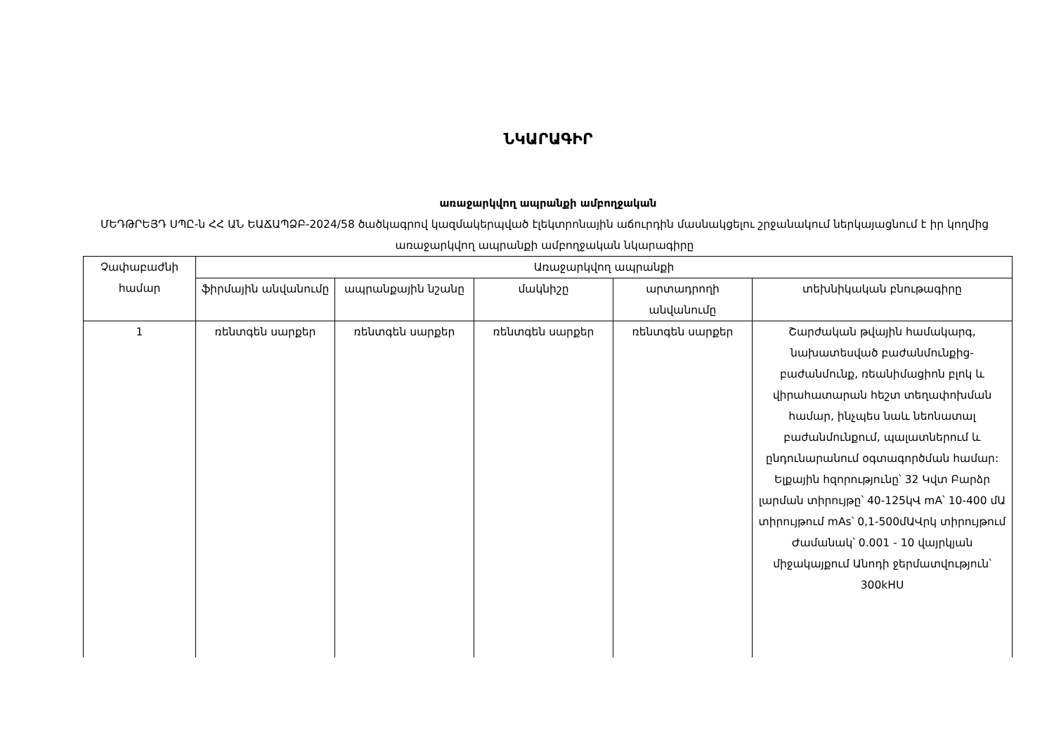ՆԿԱՐԱԳԻՐ
առաջարկվող ապրանքի ամբողջական
ՄԵԴԹՐԵՅԴ ՍՊԸ-ն ՀՀ ԱՆ ԵԱՃԱՊՁԲ-2024/58 ծածկագրով կազմակերպված էլեկտրոնային աճուրդին մասնակցելու շրջանակում ներկայացնում է իր կողմից առաջարկվող ապրանքի ամբողջական նկարագիրը
| Չափաբաժնի համար | Առաջարկվող ապրանքի | | | | |
| --- | --- | --- | --- | --- | --- |
| | ֆիրմային անվանումը | ապրանքային նշանը | մակնիշը | արտադրողի անվանումը | տեխնիկական բնութագիրը |
| 1 | ռենտգեն սարքեր | ռենտգեն սարքեր | ռենտգեն սարքեր | ռենտգեն սարքեր | Շարժական թվային համակարգ, նախատեսված բաժանմունքից-բաժանմունք, ռեանիմացիոն բլոկ և վիրահատարան հեշտ տեղափոխման համար, ինչպես նաև նեոնատալ բաժանմունքում, պալատներում և ընդունարանում օգտագործման համար: Ելքային հզորությունը՝ 32 Կվտ Բարձր լարման տիրույթը՝ 40-125կՎ mA՝ 10-400 մԱ տիրույթում mAs՝ 0,1-500մԱՎրկ տիրույթում Ժամանակ՝ 0.001 - 10 վայրկյան միջակայքում Անոդի ջերմատվություն՝ 300kHU |